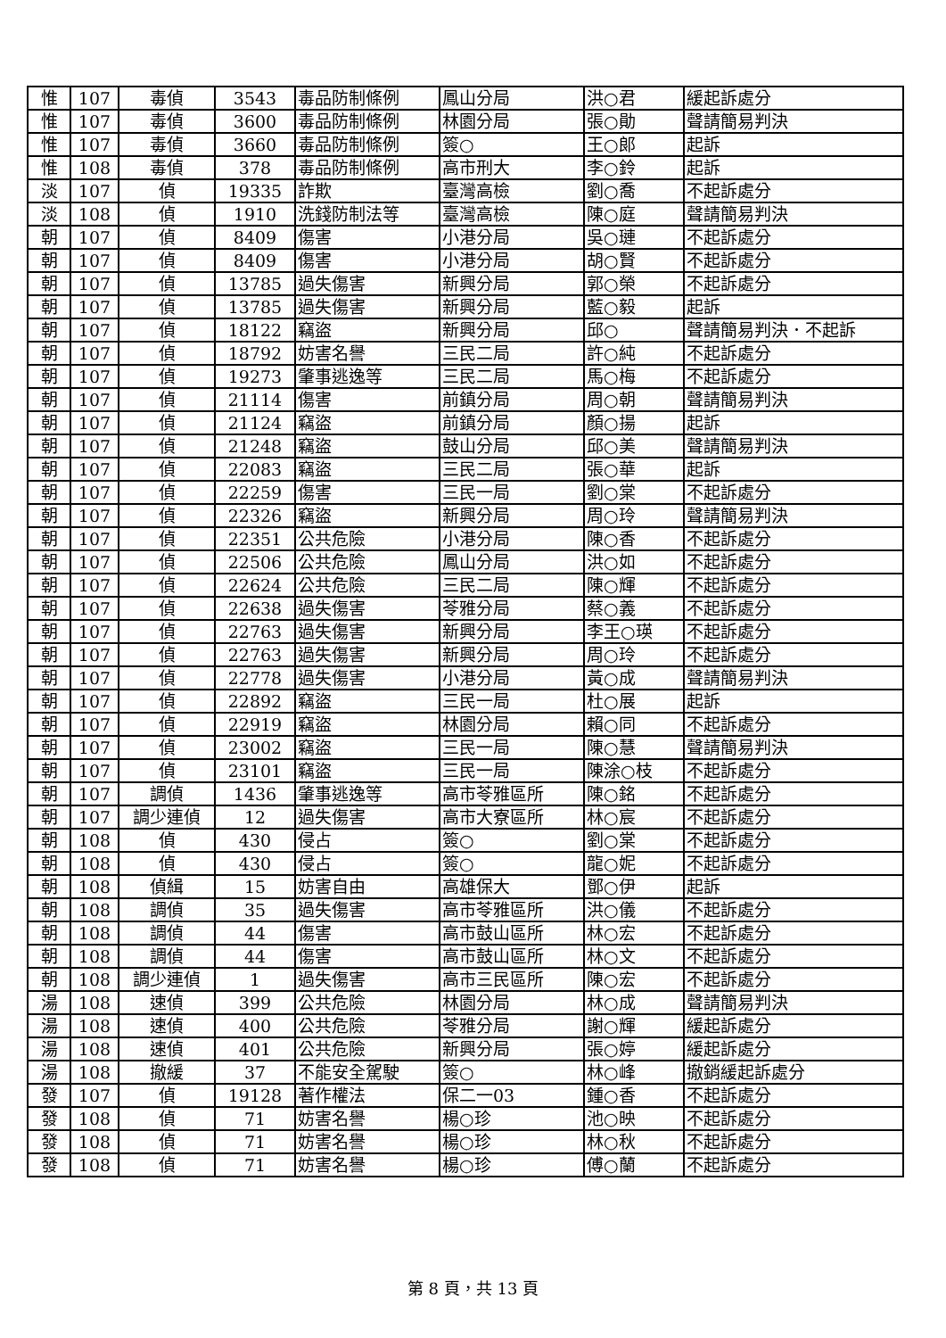| 惟 | 107 | 毒偵 | 3543 | 毒品防制條例 | 鳳山分局 | 洪○君 | 緩起訴處分 |
| 惟 | 107 | 毒偵 | 3600 | 毒品防制條例 | 林園分局 | 張○勛 | 聲請簡易判決 |
| 惟 | 107 | 毒偵 | 3660 | 毒品防制條例 | 簽○ | 王○郎 | 起訴 |
| 惟 | 108 | 毒偵 | 378 | 毒品防制條例 | 高市刑大 | 李○鈴 | 起訴 |
| 淡 | 107 | 偵 | 19335 | 詐欺 | 臺灣高檢 | 劉○喬 | 不起訴處分 |
| 淡 | 108 | 偵 | 1910 | 洗錢防制法等 | 臺灣高檢 | 陳○庭 | 聲請簡易判決 |
| 朝 | 107 | 偵 | 8409 | 傷害 | 小港分局 | 吳○璉 | 不起訴處分 |
| 朝 | 107 | 偵 | 8409 | 傷害 | 小港分局 | 胡○賢 | 不起訴處分 |
| 朝 | 107 | 偵 | 13785 | 過失傷害 | 新興分局 | 郭○榮 | 不起訴處分 |
| 朝 | 107 | 偵 | 13785 | 過失傷害 | 新興分局 | 藍○毅 | 起訴 |
| 朝 | 107 | 偵 | 18122 | 竊盜 | 新興分局 | 邱○ | 聲請簡易判決．不起訴 |
| 朝 | 107 | 偵 | 18792 | 妨害名譽 | 三民二局 | 許○純 | 不起訴處分 |
| 朝 | 107 | 偵 | 19273 | 肇事逃逸等 | 三民二局 | 馬○梅 | 不起訴處分 |
| 朝 | 107 | 偵 | 21114 | 傷害 | 前鎮分局 | 周○朝 | 聲請簡易判決 |
| 朝 | 107 | 偵 | 21124 | 竊盜 | 前鎮分局 | 顏○揚 | 起訴 |
| 朝 | 107 | 偵 | 21248 | 竊盜 | 鼓山分局 | 邱○美 | 聲請簡易判決 |
| 朝 | 107 | 偵 | 22083 | 竊盜 | 三民二局 | 張○華 | 起訴 |
| 朝 | 107 | 偵 | 22259 | 傷害 | 三民一局 | 劉○棠 | 不起訴處分 |
| 朝 | 107 | 偵 | 22326 | 竊盜 | 新興分局 | 周○玲 | 聲請簡易判決 |
| 朝 | 107 | 偵 | 22351 | 公共危險 | 小港分局 | 陳○香 | 不起訴處分 |
| 朝 | 107 | 偵 | 22506 | 公共危險 | 鳳山分局 | 洪○如 | 不起訴處分 |
| 朝 | 107 | 偵 | 22624 | 公共危險 | 三民二局 | 陳○輝 | 不起訴處分 |
| 朝 | 107 | 偵 | 22638 | 過失傷害 | 苓雅分局 | 蔡○義 | 不起訴處分 |
| 朝 | 107 | 偵 | 22763 | 過失傷害 | 新興分局 | 李王○瑛 | 不起訴處分 |
| 朝 | 107 | 偵 | 22763 | 過失傷害 | 新興分局 | 周○玲 | 不起訴處分 |
| 朝 | 107 | 偵 | 22778 | 過失傷害 | 小港分局 | 黃○成 | 聲請簡易判決 |
| 朝 | 107 | 偵 | 22892 | 竊盜 | 三民一局 | 杜○展 | 起訴 |
| 朝 | 107 | 偵 | 22919 | 竊盜 | 林園分局 | 賴○同 | 不起訴處分 |
| 朝 | 107 | 偵 | 23002 | 竊盜 | 三民一局 | 陳○慧 | 聲請簡易判決 |
| 朝 | 107 | 偵 | 23101 | 竊盜 | 三民一局 | 陳涂○枝 | 不起訴處分 |
| 朝 | 107 | 調偵 | 1436 | 肇事逃逸等 | 高市苓雅區所 | 陳○銘 | 不起訴處分 |
| 朝 | 107 | 調少連偵 | 12 | 過失傷害 | 高市大寮區所 | 林○宸 | 不起訴處分 |
| 朝 | 108 | 偵 | 430 | 侵占 | 簽○ | 劉○棠 | 不起訴處分 |
| 朝 | 108 | 偵 | 430 | 侵占 | 簽○ | 龍○妮 | 不起訴處分 |
| 朝 | 108 | 偵緝 | 15 | 妨害自由 | 高雄保大 | 鄧○伊 | 起訴 |
| 朝 | 108 | 調偵 | 35 | 過失傷害 | 高市苓雅區所 | 洪○儀 | 不起訴處分 |
| 朝 | 108 | 調偵 | 44 | 傷害 | 高市鼓山區所 | 林○宏 | 不起訴處分 |
| 朝 | 108 | 調偵 | 44 | 傷害 | 高市鼓山區所 | 林○文 | 不起訴處分 |
| 朝 | 108 | 調少連偵 | 1 | 過失傷害 | 高市三民區所 | 陳○宏 | 不起訴處分 |
| 湯 | 108 | 速偵 | 399 | 公共危險 | 林園分局 | 林○成 | 聲請簡易判決 |
| 湯 | 108 | 速偵 | 400 | 公共危險 | 苓雅分局 | 謝○輝 | 緩起訴處分 |
| 湯 | 108 | 速偵 | 401 | 公共危險 | 新興分局 | 張○婷 | 緩起訴處分 |
| 湯 | 108 | 撤緩 | 37 | 不能安全駕駛 | 簽○ | 林○峰 | 撤銷緩起訴處分 |
| 發 | 107 | 偵 | 19128 | 著作權法 | 保二一03 | 鍾○香 | 不起訴處分 |
| 發 | 108 | 偵 | 71 | 妨害名譽 | 楊○珍 | 池○映 | 不起訴處分 |
| 發 | 108 | 偵 | 71 | 妨害名譽 | 楊○珍 | 林○秋 | 不起訴處分 |
| 發 | 108 | 偵 | 71 | 妨害名譽 | 楊○珍 | 傅○蘭 | 不起訴處分 |
第 8 頁，共 13 頁